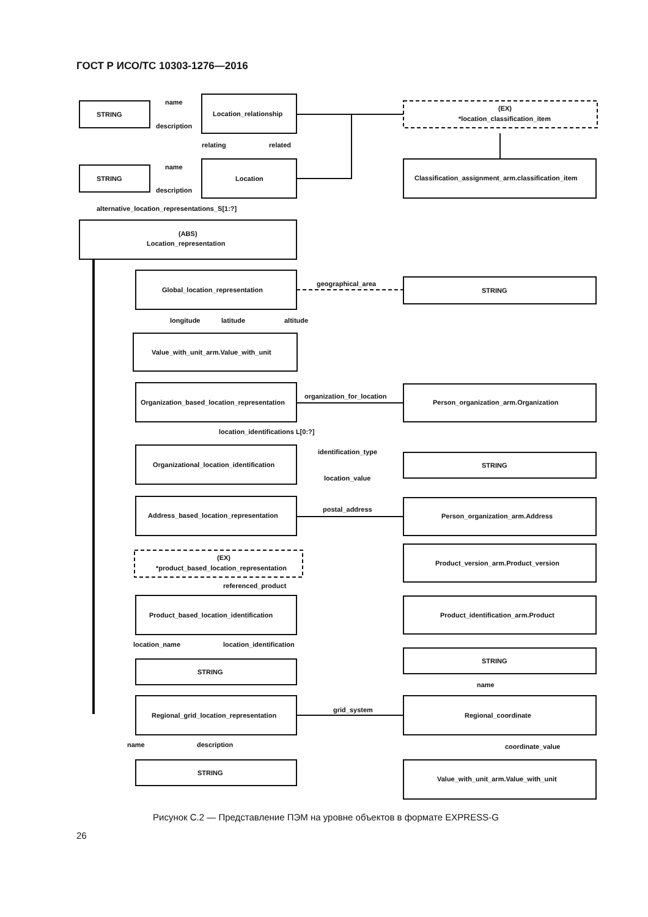ГОСТ Р ИСО/ТС 10303-1276—2016
STRING
Location_relationship
(EX)
*location_classification_item
STRING
Location
Classification_assignment_arm.classification_item
alternative_location_representations_S[1:?]
(ABS)
Location_representation
Global_location_representation
geographical_area
STRING
longitude
latitude
altitude
Value_with_unit_arm.Value_with_unit
Organization_based_location_representation
organization_for_location
Person_organization_arm.Organization
location_identifications L[0:?]
Organizational_location_identification
identification_type
location_value
STRING
Address_based_location_representation
postal_address
Person_organization_arm.Address
(EX)
*product_based_location_representation
Product_version_arm.Product_version
referenced_product
Product_based_location_identification
Product_identification_arm.Product
location_name
location_identification
STRING
STRING
name
Regional_grid_location_representation
grid_system
Regional_coordinate
name
description
coordinate_value
STRING
Value_with_unit_arm.Value_with_unit
name
description
relating
related
name
description
Рисунок С.2 — Представление ПЭМ на уровне объектов в формате EXPRESS-G
26